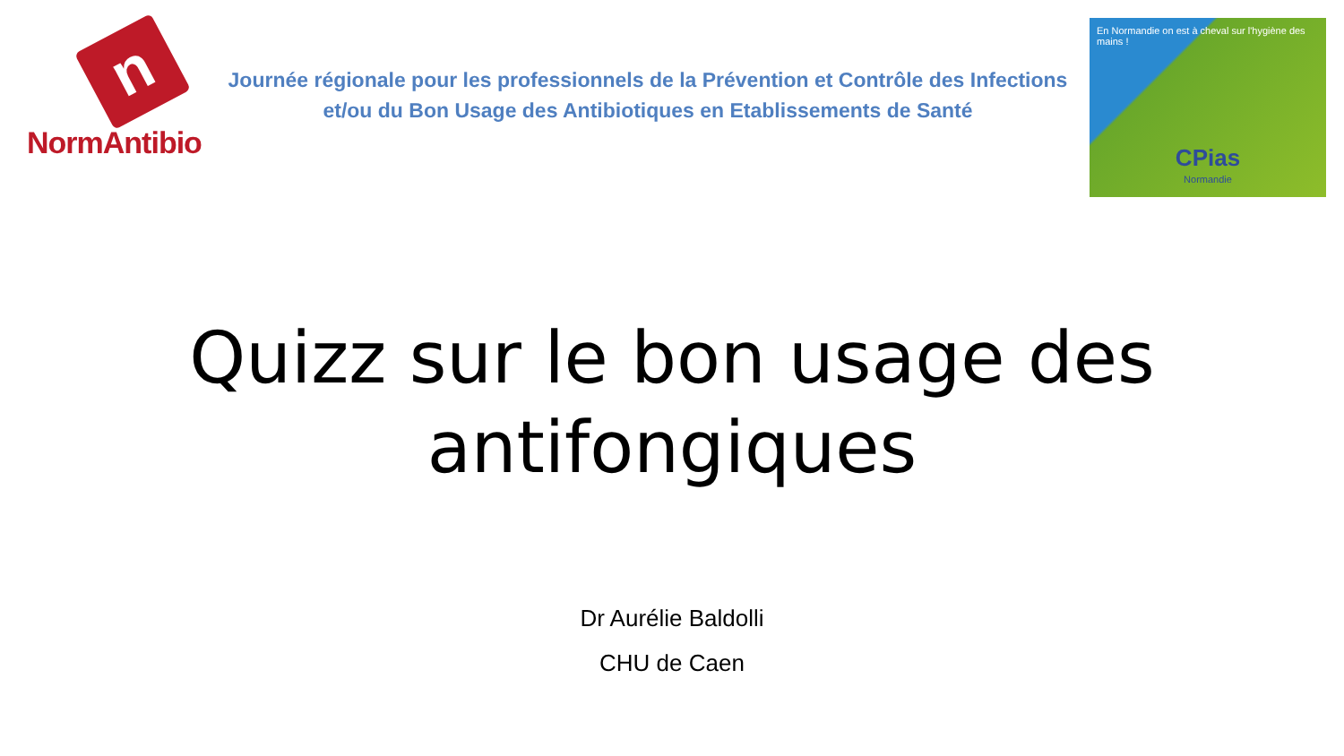n
NormAntibio
Journée régionale pour les professionnels de la Prévention et Contrôle des Infections
et/ou du Bon Usage des Antibiotiques en Etablissements de Santé
En Normandie on est à cheval sur l'hygiène des mains !
CPias
Normandie
Quizz sur le bon usage des antifongiques
Dr Aurélie Baldolli
CHU de Caen